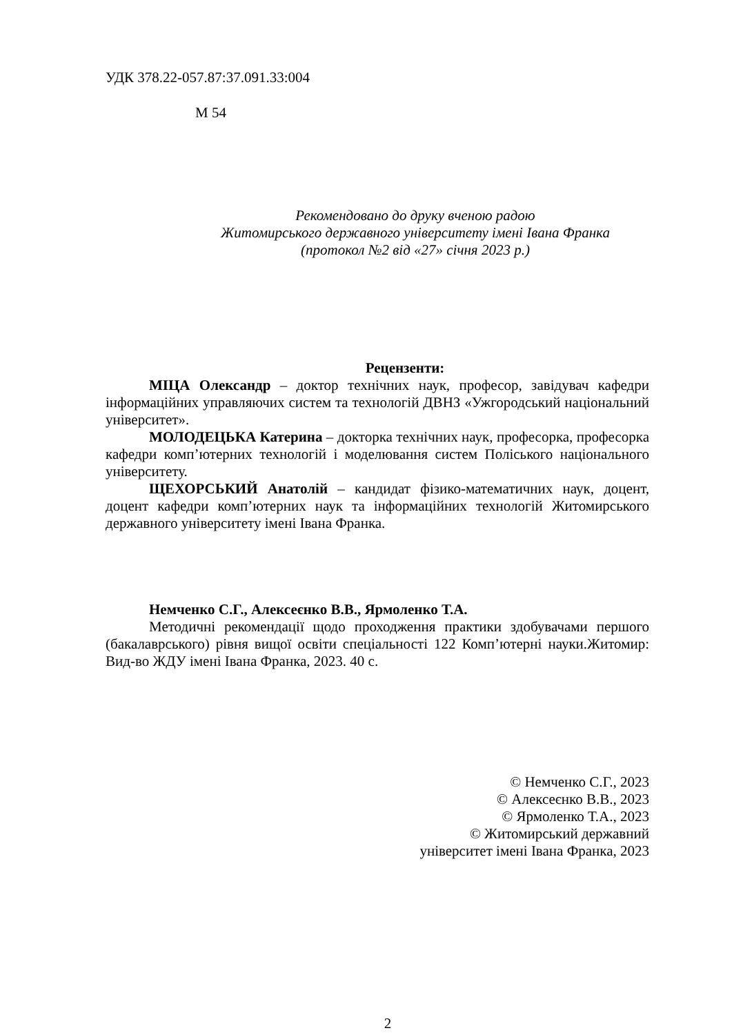УДК 378.22-057.87:37.091.33:004
М 54
Рекомендовано до друку вченою радою
Житомирського державного університету імені Івана Франка
(протокол №2 від «27» січня 2023 р.)
Рецензенти:
МІЦА Олександр – доктор технічних наук, професор, завідувач кафедри інформаційних управляючих систем та технологій ДВНЗ «Ужгородський національний університет».
МОЛОДЕЦЬКА Катерина – докторка технічних наук, професорка, професорка кафедри комп’ютерних технологій і моделювання систем Поліського національного університету.
ЩЕХОРСЬКИЙ Анатолій – кандидат фізико-математичних наук, доцент, доцент кафедри комп’ютерних наук та інформаційних технологій Житомирського державного університету імені Івана Франка.
Немченко С.Г., Алексеєнко В.В., Ярмоленко Т.А.
Методичні рекомендації щодо проходження практики здобувачами першого (бакалаврського) рівня вищої освіти спеціальності 122 Комп’ютерні науки.Житомир: Вид-во ЖДУ імені Івана Франка, 2023. 40 с.
© Немченко С.Г., 2023
© Алексеєнко В.В., 2023
© Ярмоленко Т.А., 2023
© Житомирський державний
університет імені Івана Франка, 2023
2